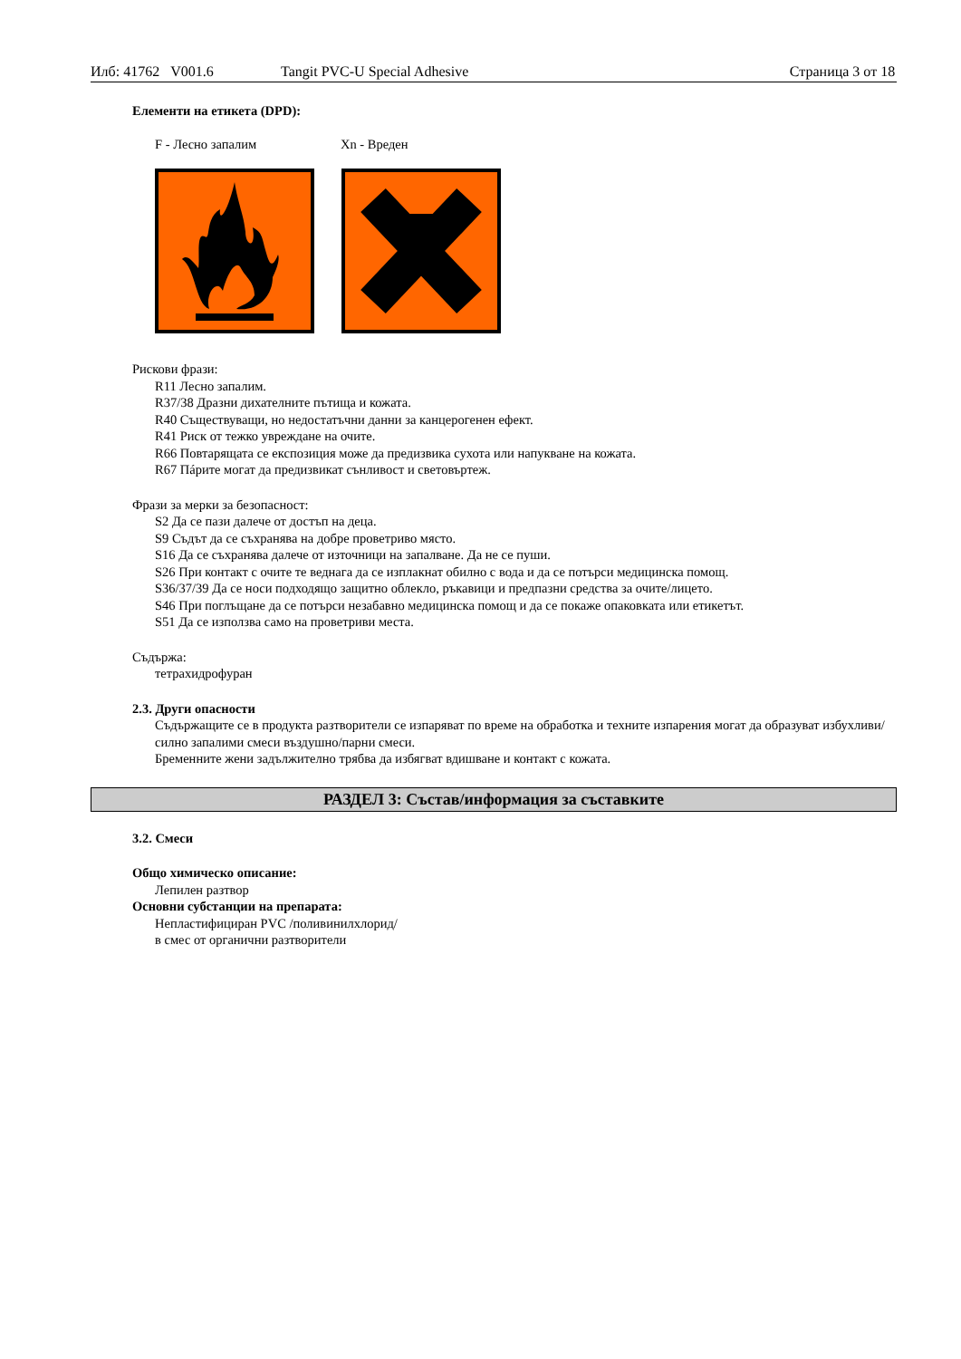Илб: 41762 V001.6 Tangit PVC-U Special Adhesive Страница 3 от 18
Елементи на етикета (DPD):
F - Лесно запалим Xn - Вреден
Рискови фрази:
R11 Лесно запалим.
R37/38 Дразни дихателните пътища и кожата.
R40 Съществуващи, но недостатъчни данни за канцерогенен ефект.
R41 Риск от тежко увреждане на очите.
R66 Повтарящата се експозиция може да предизвика сухота или напукване на кожата.
R67 Пáрите могат да предизвикат сънливост и световъртеж.
Фрази за мерки за безопасност:
S2 Да се пази далече от достъп на деца.
S9 Съдът да се съхранява на добре проветриво място.
S16 Да се съхранява далече от източници на запалване. Да не се пуши.
S26 При контакт с очите те веднага да се изплакнат обилно с вода и да се потърси медицинска помощ.
S36/37/39 Да се носи подходящо защитно облекло, ръкавици и предпазни средства за очите/лицето.
S46 При поглъщане да се потърси незабавно медицинска помощ и да се покаже опаковката или етикетът.
S51 Да се използва само на проветриви места.
Съдържа:
тетрахидрофуран
2.3. Други опасности
Съдържащите се в продукта разтворители се изпаряват по време на обработка и техните изпарения могат да образуват избухливи/силно запалими смеси въздушно/парни смеси.
Бременните жени задължително трябва да избягват вдишване и контакт с кожата.
РАЗДЕЛ 3: Състав/информация за съставките
3.2. Смеси
Общо химическо описание:
Лепилен разтвор
Основни субстанции на препарата:
Непластифициран PVC /поливинилхлорид/
в смес от органични разтворители